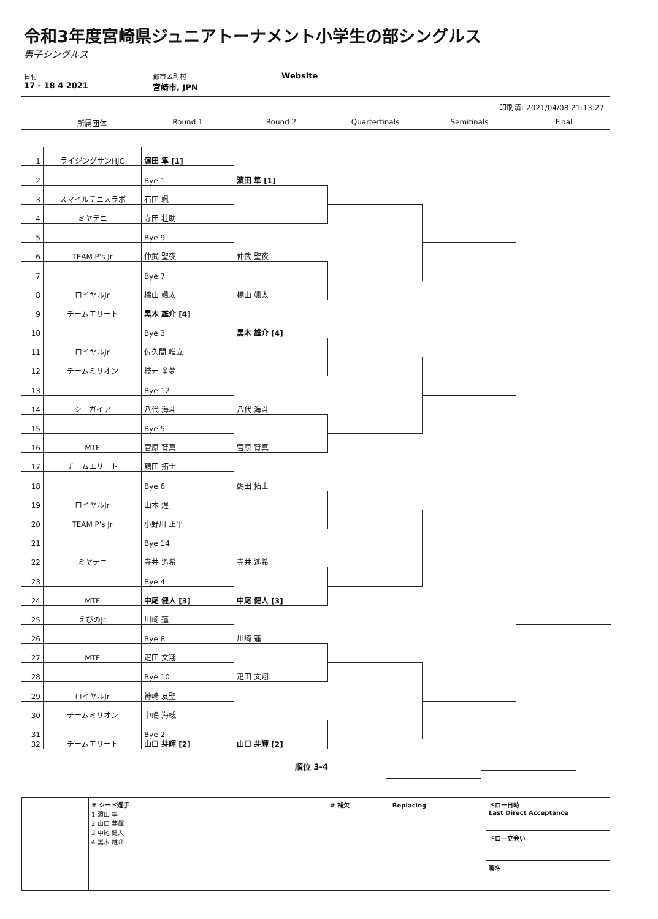令和3年度宮崎県ジュニアトーナメント小学生の部シングルス
男子シングルス
日付
17 - 18 4 2021
都市区町村
宮崎市, JPN
Website
印刷済: 2021/04/08 21:13:27
所属団体 Round 1 Round 2 Quarterfinals Semifinals Final
1
ライジングサンHJC
濵田 隼 [1]
2
Bye 1
3
スマイルテニスラボ
石田 颯
4
ミヤテニ
寺田 壮助
5
Bye 9
6
TEAM P's Jr
仲武 聖夜
7
Bye 7
8
ロイヤルJr
橋山 颯太
9
チームエリート
黒木 雄介 [4]
10
Bye 3
11
ロイヤルJr
佐久間 唯立
12
チームミリオン
枝元 童夢
13
Bye 12
14
シーガイア
八代 海斗
15
Bye 5
16
MTF
菅原 育真
17
チームエリート
鶴田 拓士
18
Bye 6
19
ロイヤルJr
山本 煌
20
TEAM P's Jr
小野川 正平
21
Bye 14
22
ミヤテニ
寺井 遙希
23
Bye 4
24
MTF
中尾 健人 [3]
25
えびのJr
川崎 蓮
26
Bye 8
27
MTF
疋田 文翔
28
Bye 10
29
ロイヤルJr
神崎 友聖
30
チームミリオン
中嶋 海槻
31
Bye 2
32
チームエリート
山口 芽輝 [2]
濵田 隼 [1]
仲武 聖夜
橋山 颯太
黒木 雄介 [4]
八代 海斗
菅原 育真
鶴田 拓士
寺井 遙希
中尾 健人 [3]
川崎 蓮
疋田 文翔
山口 芽輝 [2]
順位 3-4
| | # シード選手 1 濵田 隼 2 山口 芽輝 3 中尾 健人 4 黒木 雄介 | # 補欠 Replacing | ドロー日時 Last Direct Acceptance |
| | | | ドロー立会い |
| | | | 署名 |